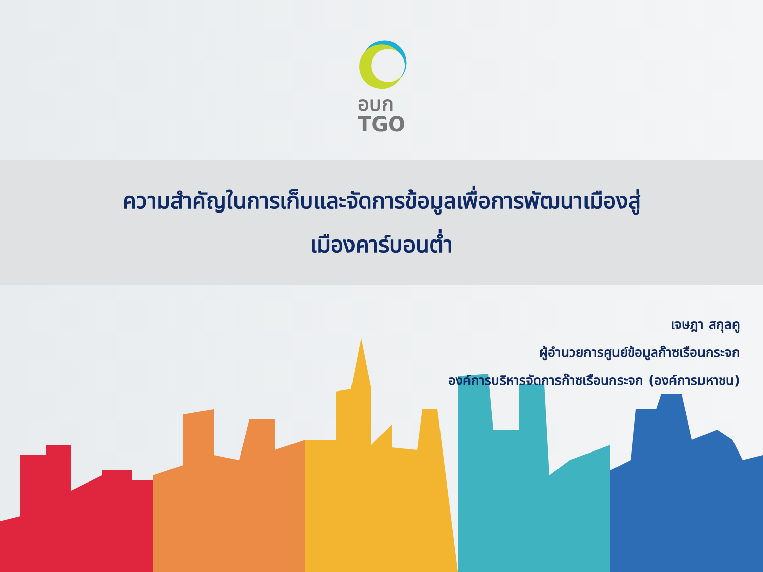อบก
TGO
ความสำคัญในการเก็บและจัดการข้อมูลเพื่อการพัฒนาเมืองสู่
เมืองคาร์บอนต่ำ
เจษฎา สกุลคู
ผู้อำนวยการศูนย์ข้อมูลก๊าซเรือนกระจก
องค์การบริหารจัดการก๊าซเรือนกระจก (องค์การมหาชน)